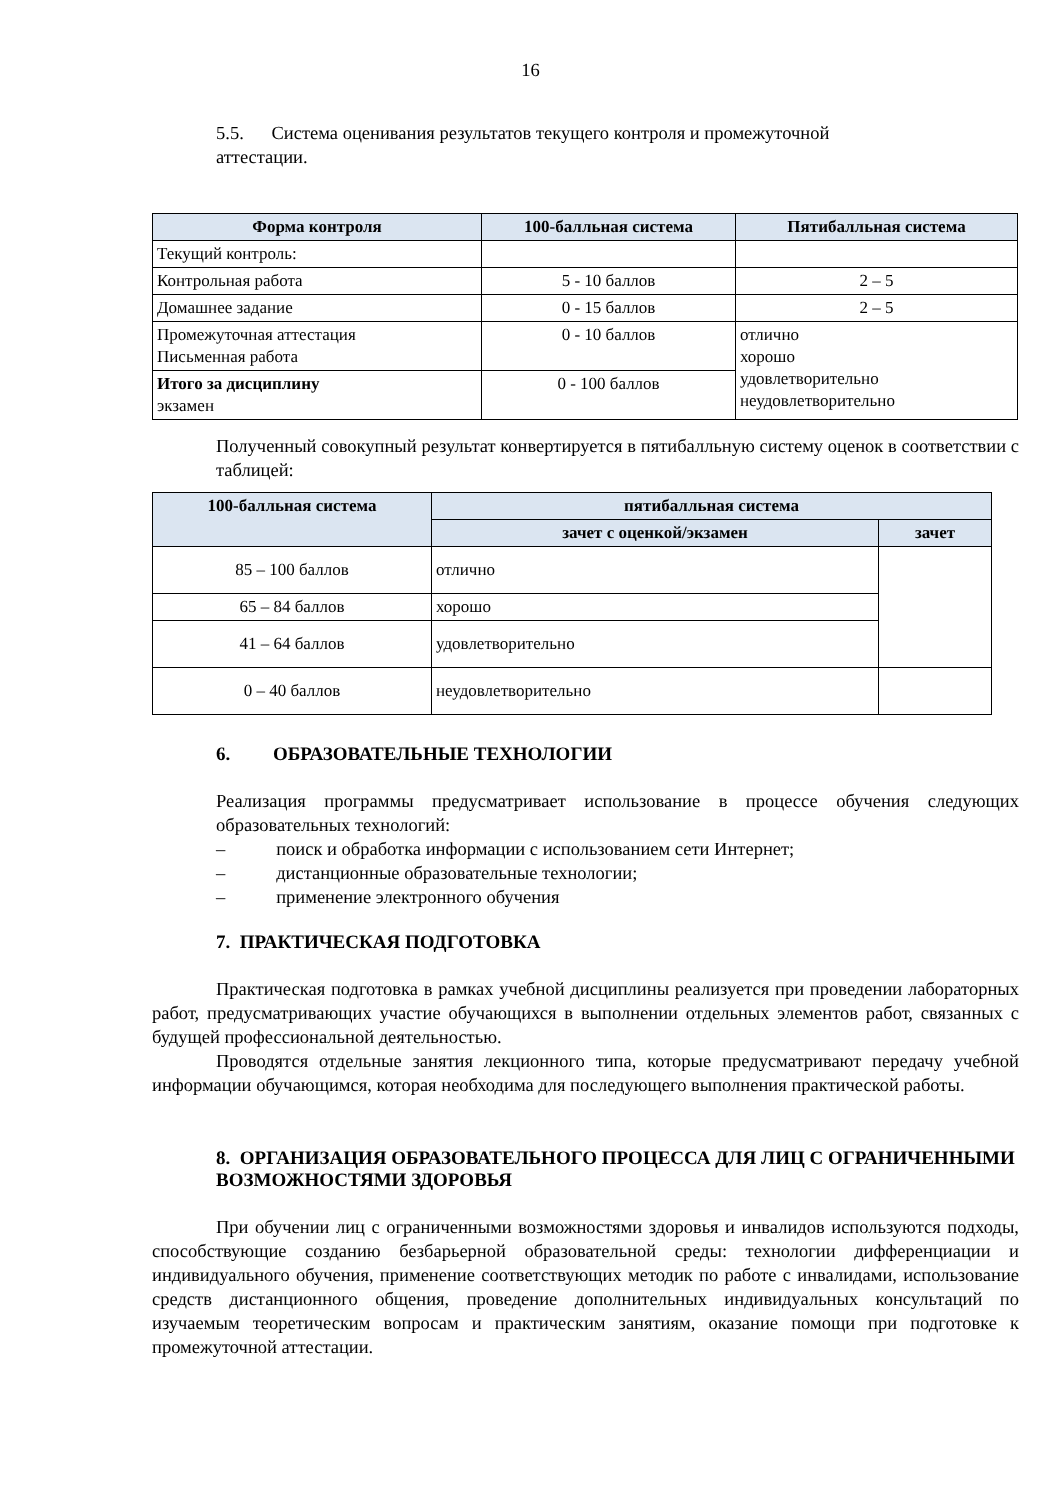16
5.5. Система оценивания результатов текущего контроля и промежуточной
аттестации.
| Форма контроля | 100-балльная система | Пятибалльная система |
| --- | --- | --- |
| Текущий контроль: | | |
| Контрольная работа | 5 - 10 баллов | 2 – 5 |
| Домашнее задание | 0 - 15 баллов | 2 – 5 |
| Промежуточная аттестация Письменная работа | 0 - 10 баллов | отлично хорошо удовлетворительно неудовлетворительно |
| Итого за дисциплину экзамен | 0 - 100 баллов | |
Полученный совокупный результат конвертируется в пятибалльную систему оценок в соответствии с таблицей:
| 100-балльная система | пятибалльная система | |
| --- | --- | --- |
| | зачет с оценкой/экзамен | зачет |
| 85 – 100 баллов | отлично | |
| 65 – 84 баллов | хорошо | |
| 41 – 64 баллов | удовлетворительно | |
| 0 – 40 баллов | неудовлетворительно | |
6. ОБРАЗОВАТЕЛЬНЫЕ ТЕХНОЛОГИИ
Реализация программы предусматривает использование в процессе обучения следующих образовательных технологий:
– поиск и обработка информации с использованием сети Интернет;
– дистанционные образовательные технологии;
– применение электронного обучения
7. ПРАКТИЧЕСКАЯ ПОДГОТОВКА
Практическая подготовка в рамках учебной дисциплины реализуется при проведении лабораторных работ, предусматривающих участие обучающихся в выполнении отдельных элементов работ, связанных с будущей профессиональной деятельностью.
Проводятся отдельные занятия лекционного типа, которые предусматривают передачу учебной информации обучающимся, которая необходима для последующего выполнения практической работы.
8. ОРГАНИЗАЦИЯ ОБРАЗОВАТЕЛЬНОГО ПРОЦЕССА ДЛЯ ЛИЦ С ОГРАНИЧЕННЫМИ ВОЗМОЖНОСТЯМИ ЗДОРОВЬЯ
При обучении лиц с ограниченными возможностями здоровья и инвалидов используются подходы, способствующие созданию безбарьерной образовательной среды: технологии дифференциации и индивидуального обучения, применение соответствующих методик по работе с инвалидами, использование средств дистанционного общения, проведение дополнительных индивидуальных консультаций по изучаемым теоретическим вопросам и практическим занятиям, оказание помощи при подготовке к промежуточной аттестации.